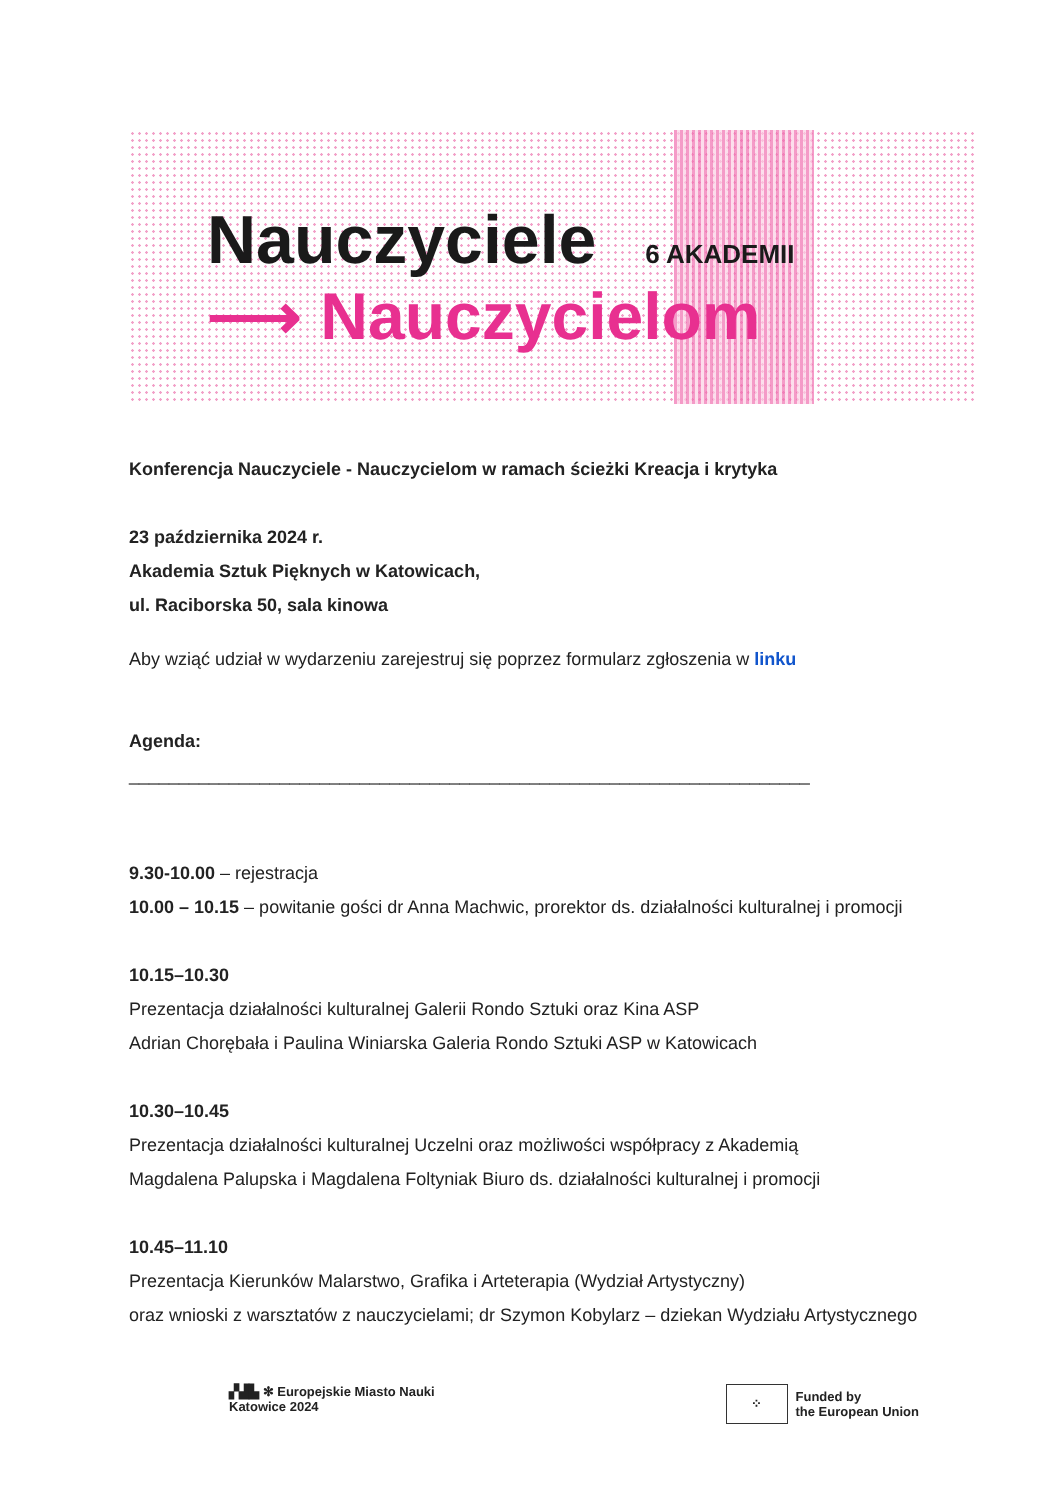Nauczyciele 6 AKADEMII
⟶ Nauczycielom
Konferencja Nauczyciele - Nauczycielom w ramach ścieżki Kreacja i krytyka
23 października 2024 r.
Akademia Sztuk Pięknych w Katowicach,
ul. Raciborska 50, sala kinowa
Aby wziąć udział w wydarzeniu zarejestruj się poprzez formularz zgłoszenia w linku
Agenda:
____________________________________________________________________
9.30-10.00 – rejestracja
10.00 – 10.15 – powitanie gości dr Anna Machwic, prorektor ds. działalności kulturalnej i promocji
10.15–10.30
Prezentacja działalności kulturalnej Galerii Rondo Sztuki oraz Kina ASP
Adrian Chorębała i Paulina Winiarska Galeria Rondo Sztuki ASP w Katowicach
10.30–10.45
Prezentacja działalności kulturalnej Uczelni oraz możliwości współpracy z Akademią
Magdalena Palupska i Magdalena Foltyniak Biuro ds. działalności kulturalnej i promocji
10.45–11.10
Prezentacja Kierunków Malarstwo, Grafika i Arteterapia (Wydział Artystyczny)
oraz wnioski z warsztatów z nauczycielami; dr Szymon Kobylarz – dziekan Wydziału Artystycznego
▞▟▙ ✻ Europejskie Miasto Nauki
Katowice 2024
⁘ Funded by
the European Union